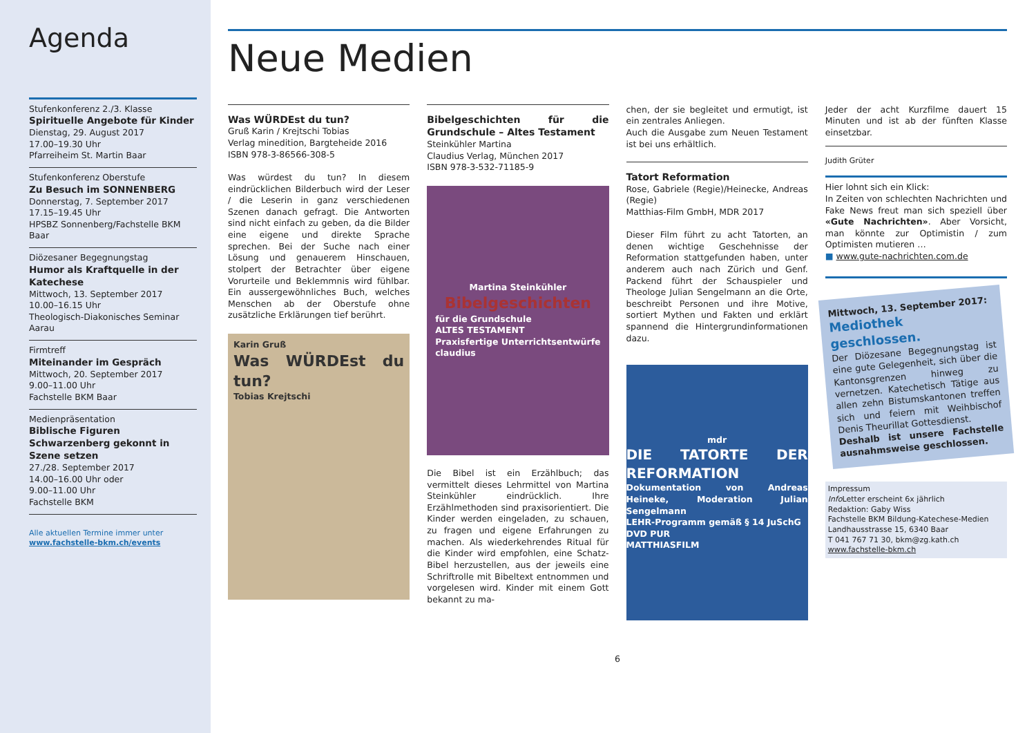Agenda
Stufenkonferenz 2./3. Klasse
Spirituelle Angebote für Kinder
Dienstag, 29. August 2017
17.00–19.30 Uhr
Pfarreiheim St. Martin Baar
Stufenkonferenz Oberstufe
Zu Besuch im SONNENBERG
Donnerstag, 7. September 2017
17.15–19.45 Uhr
HPSBZ Sonnenberg/Fachstelle BKM Baar
Diözesaner Begegnungstag
Humor als Kraftquelle in der Katechese
Mittwoch, 13. September 2017
10.00–16.15 Uhr
Theologisch-Diakonisches Seminar Aarau
Firmtreff
Miteinander im Gespräch
Mittwoch, 20. September 2017
9.00–11.00 Uhr
Fachstelle BKM Baar
Medienpräsentation
Biblische Figuren Schwarzenberg gekonnt in Szene setzen
27./28. September 2017
14.00–16.00 Uhr oder
9.00–11.00 Uhr
Fachstelle BKM
Alle aktuellen Termine immer unter
www.fachstelle-bkm.ch/events
Neue Medien
Was WÜRDEst du tun?
Gruß Karin / Krejtschi Tobias
Verlag minedition, Bargteheide 2016
ISBN 978-3-86566-308-5
Was würdest du tun? In diesem eindrücklichen Bilderbuch wird der Leser / die Leserin in ganz verschiedenen Szenen danach gefragt. Die Antworten sind nicht einfach zu geben, da die Bilder eine eigene und direkte Sprache sprechen. Bei der Suche nach einer Lösung und genauerem Hinschauen, stolpert der Betrachter über eigene Vorurteile und Beklemmnis wird fühlbar. Ein aussergewöhnliches Buch, welches Menschen ab der Oberstufe ohne zusätzliche Erklärungen tief berührt.
Karin Gruß
Was WÜRDEst du tun?
Tobias Krejtschi
Bibelgeschichten für die Grundschule – Altes Testament
Steinkühler Martina
Claudius Verlag, München 2017
ISBN 978-3-532-71185-9
Martina Steinkühler
Bibelgeschichten
für die Grundschule
ALTES TESTAMENT
Praxisfertige Unterrichtsentwürfe
claudius
Die Bibel ist ein Erzählbuch; das vermittelt dieses Lehrmittel von Martina Steinkühler eindrücklich. Ihre Erzählmethoden sind praxisorientiert. Die Kinder werden eingeladen, zu schauen, zu fragen und eigene Erfahrungen zu machen. Als wiederkehrendes Ritual für die Kinder wird empfohlen, eine Schatz-Bibel herzustellen, aus der jeweils eine Schriftrolle mit Bibeltext entnommen und vorgelesen wird. Kinder mit einem Gott bekannt zu ma-
chen, der sie begleitet und ermutigt, ist ein zentrales Anliegen.
Auch die Ausgabe zum Neuen Testament ist bei uns erhältlich.
Tatort Reformation
Rose, Gabriele (Regie)/Heinecke, Andreas (Regie)
Matthias-Film GmbH, MDR 2017
Dieser Film führt zu acht Tatorten, an denen wichtige Geschehnisse der Reformation stattgefunden haben, unter anderem auch nach Zürich und Genf. Packend führt der Schauspieler und Theologe Julian Sengelmann an die Orte, beschreibt Personen und ihre Motive, sortiert Mythen und Fakten und erklärt spannend die Hintergrundinformationen dazu.
mdr
DIE TATORTE DER REFORMATION
Dokumentation von Andreas Heineke, Moderation Julian Sengelmann
LEHR-Programm gemäß § 14 JuSchG
DVD PUR
MATTHIASFILM
Jeder der acht Kurzfilme dauert 15 Minuten und ist ab der fünften Klasse einsetzbar.
Judith Grüter
Hier lohnt sich ein Klick:
In Zeiten von schlechten Nachrichten und Fake News freut man sich speziell über «Gute Nachrichten». Aber Vorsicht, man könnte zur Optimistin / zum Optimisten mutieren …
■ www.gute-nachrichten.com.de
Mittwoch, 13. September 2017:
Mediothek geschlossen.
Der Diözesane Begegnungstag ist eine gute Gelegenheit, sich über die Kantonsgrenzen hinweg zu vernetzen. Katechetisch Tätige aus allen zehn Bistumskantonen treffen sich und feiern mit Weihbischof Denis Theurillat Gottesdienst.
Deshalb ist unsere Fachstelle ausnahmsweise geschlossen.
Impressum
Info Letter erscheint 6x jährlich
Redaktion: Gaby Wiss
Fachstelle BKM Bildung-Katechese-Medien
Landhausstrasse 15, 6340 Baar
T 041 767 71 30, bkm@zg.kath.ch
www.fachstelle-bkm.ch
6